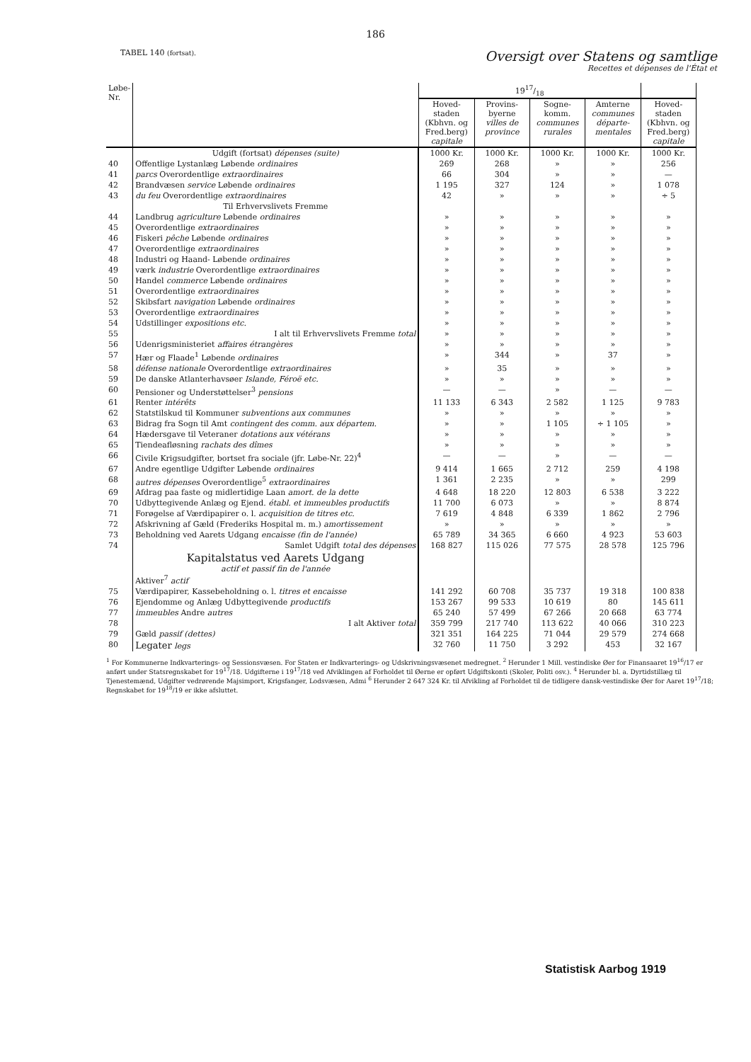186
TABEL 140 (fortsat).
Oversigt over Statens og samtlige
Recettes et dépenses de l'État et
| Løbe-Nr. | | 1917/18 | | | | |
| --- | --- | --- | --- | --- | --- | --- |
| | | Hoved-staden (Kbhvn. og Fred.berg) capitale | Provins-byerne villes de province | Sogne-komm. communes rurales | Amterne communes départe-mentales | Hoved-staden (Kbhvn. og Fred.berg) capitale |
| | Udgift (fortsat) dépenses (suite) | 1000 Kr. | 1000 Kr. | 1000 Kr. | 1000 Kr. | 1000 Kr. |
| 40 | Offentlige Lystanlæg Løbende ordinaires | 269 | 268 | » | » | 256 |
| 41 | parcs Overordentlige extraordinaires | 66 | 304 | » | » | — |
| 42 | Brandvæsen service Løbende ordinaires | 1 195 | 327 | 124 | » | 1 078 |
| 43 | du feu Overordentlige extraordinaires | 42 | » | » | » | ÷ 5 |
| | Til Erhvervslivets Fremme | | | | | |
| 44 | Landbrug agriculture Løbende ordinaires | » | » | » | » | » |
| 45 | Overordentlige extraordinaires | » | » | » | » | » |
| 46 | Fiskeri pêche Løbende ordinaires | » | » | » | » | » |
| 47 | Overordentlige extraordinaires | » | » | » | » | » |
| 48 | Industri og Haand- Løbende ordinaires | » | » | » | » | » |
| 49 | værk industrie Overordentlige extraordinaires | » | » | » | » | » |
| 50 | Handel commerce Løbende ordinaires | » | » | » | » | » |
| 51 | Overordentlige extraordinaires | » | » | » | » | » |
| 52 | Skibsfart navigation Løbende ordinaires | » | » | » | » | » |
| 53 | Overordentlige extraordinaires | » | » | » | » | » |
| 54 | Udstillinger expositions etc. | » | » | » | » | » |
| 55 | I alt til Erhvervslivets Fremme total | » | » | » | » | » |
| 56 | Udenrigsministeriet affaires étrangères | » | » | » | » | » |
| 57 | Hær og Flaade<sup>1</sup> Løbende ordinaires | » | 344 | » | 37 | » |
| 58 | défense nationale Overordentlige extraordinaires | » | 35 | » | » | » |
| 59 | De danske Atlanterhavsøer Islande, Féroë etc. | » | » | » | » | » |
| 60 | Pensioner og Understøttelser<sup>3</sup> pensions | — | — | » | — | — |
| 61 | Renter intérêts | 11 133 | 6 343 | 2 582 | 1 125 | 9 783 |
| 62 | Statstilskud til Kommuner subventions aux communes | » | » | » | » | » |
| 63 | Bidrag fra Sogn til Amt contingent des comm. aux départem. | » | » | 1 105 | ÷ 1 105 | » |
| 64 | Hædersgave til Veteraner dotations aux vétérans | » | » | » | » | » |
| 65 | Tiendeafløsning rachats des dîmes | » | » | » | » | » |
| 66 | Civile Krigsudgifter, bortset fra sociale (jfr. Løbe-Nr. 22)<sup>4</sup> | — | — | » | — | — |
| 67 | Andre egentlige Udgifter Løbende ordinaires | 9 414 | 1 665 | 2 712 | 259 | 4 198 |
| 68 | autres dépenses Overordentlige<sup>5</sup> extraordinaires | 1 361 | 2 235 | » | » | 299 |
| 69 | Afdrag paa faste og midlertidige Laan amort. de la dette | 4 648 | 18 220 | 12 803 | 6 538 | 3 222 |
| 70 | Udbyttegivende Anlæg og Ejend. établ. et immeubles productifs | 11 700 | 6 073 | » | » | 8 874 |
| 71 | Forøgelse af Værdipapirer o. l. acquisition de titres etc. | 7 619 | 4 848 | 6 339 | 1 862 | 2 796 |
| 72 | Afskrivning af Gæld (Frederiks Hospital m. m.) amortissement | » | » | » | » | » |
| 73 | Beholdning ved Aarets Udgang encaisse (fin de l'année) | 65 789 | 34 365 | 6 660 | 4 923 | 53 603 |
| 74 | Samlet Udgift total des dépenses | 168 827 | 115 026 | 77 575 | 28 578 | 125 796 |
| | Kapitalstatus ved Aarets Udgang actif et passif fin de l'année Aktiver<sup>7</sup> actif | | | | | |
| 75 | Værdipapirer, Kassebeholdning o. l. titres et encaisse | 141 292 | 60 708 | 35 737 | 19 318 | 100 838 |
| 76 | Ejendomme og Anlæg Udbyttegivende productifs | 153 267 | 99 533 | 10 619 | 80 | 145 611 |
| 77 | immeubles Andre autres | 65 240 | 57 499 | 67 266 | 20 668 | 63 774 |
| 78 | I alt Aktiver total | 359 799 | 217 740 | 113 622 | 40 066 | 310 223 |
| 79 | Gæld passif (dettes) | 321 351 | 164 225 | 71 044 | 29 579 | 274 668 |
| 80 | Legater legs | 32 760 | 11 750 | 3 292 | 453 | 32 167 |
<sup>1</sup> For Kommunerne Indkvarterings- og Sessionsvæsen. For Staten er Indkvarterings- og Udskrivningsvæsenet medregnet. <sup>2</sup> Herunder 1 Mill. vestindiske Øer for Finansaaret 19<sup>16</sup>/17 er anført under Statsregnskabet for 19<sup>17</sup>/18. Udgifterne i 19<sup>17</sup>/18 ved Afviklingen af Forholdet til Øerne er opført Udgiftskonti (Skoler, Politi osv.). <sup>4</sup> Herunder bl. a. Dyrtidstillæg til Tjenestemænd, Udgifter vedrørende Majsimport, Krigsfanger, Lodsvæsen, Admi <sup>6</sup> Herunder 2 647 324 Kr. til Afvikling af Forholdet til de tidligere dansk-vestindiske Øer for Aaret 19<sup>17</sup>/18; Regnskabet for 19<sup>18</sup>/19 er ikke afsluttet.
Statistisk Aarbog 1919